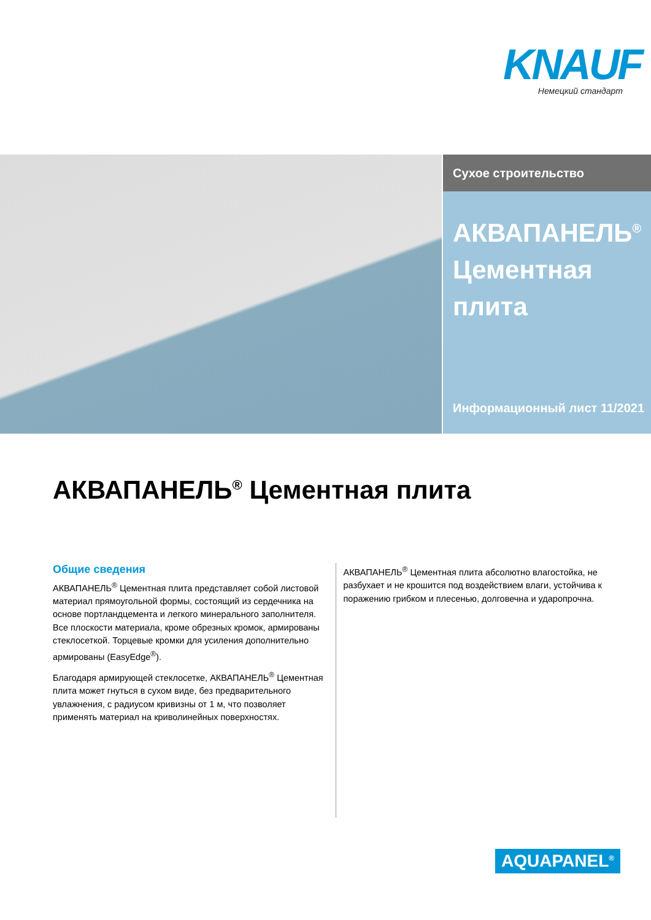KNAUF
Немецкий стандарт
Сухое строительство
АКВАПАНЕЛЬ<sup>®</sup>
Цементная плита
Информационный лист 11/2021
АКВАПАНЕЛЬ<sup>®</sup> Цементная плита
Общие сведения
АКВАПАНЕЛЬ<sup>®</sup> Цементная плита представляет собой листовой материал прямоугольной формы, состоящий из сердечника на основе портландцемента и легкого минерального заполнителя. Все плоскости материала, кроме обрезных кромок, армированы стеклосеткой. Торцевые кромки для усиления дополнительно армированы (EasyEdge<sup>®</sup>).
Благодаря армирующей стеклосетке, АКВАПАНЕЛЬ<sup>®</sup> Цементная плита может гнуться в сухом виде, без предварительного увлажнения, с радиусом кривизны от 1 м, что позволяет применять материал на криволинейных поверхностях.
АКВАПАНЕЛЬ<sup>®</sup> Цементная плита абсолютно влагостойка, не разбухает и не крошится под воздействием влаги, устойчива к поражению грибком и плесенью, долговечна и ударопрочна.
AQUAPANEL<sup>®</sup>